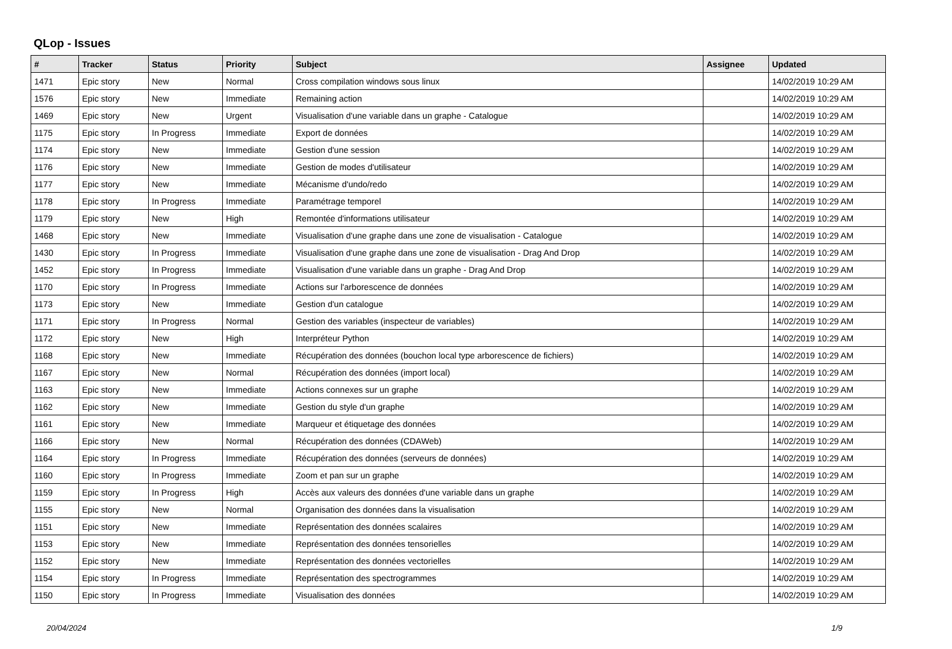QLop - Issues
| # | Tracker | Status | Priority | Subject | Assignee | Updated |
| --- | --- | --- | --- | --- | --- | --- |
| 1471 | Epic story | New | Normal | Cross compilation windows sous linux | | 14/02/2019 10:29 AM |
| 1576 | Epic story | New | Immediate | Remaining action | | 14/02/2019 10:29 AM |
| 1469 | Epic story | New | Urgent | Visualisation d'une variable dans un graphe - Catalogue | | 14/02/2019 10:29 AM |
| 1175 | Epic story | In Progress | Immediate | Export de données | | 14/02/2019 10:29 AM |
| 1174 | Epic story | New | Immediate | Gestion d'une session | | 14/02/2019 10:29 AM |
| 1176 | Epic story | New | Immediate | Gestion de modes d'utilisateur | | 14/02/2019 10:29 AM |
| 1177 | Epic story | New | Immediate | Mécanisme d'undo/redo | | 14/02/2019 10:29 AM |
| 1178 | Epic story | In Progress | Immediate | Paramétrage temporel | | 14/02/2019 10:29 AM |
| 1179 | Epic story | New | High | Remontée d'informations utilisateur | | 14/02/2019 10:29 AM |
| 1468 | Epic story | New | Immediate | Visualisation d'une graphe dans une zone de visualisation - Catalogue | | 14/02/2019 10:29 AM |
| 1430 | Epic story | In Progress | Immediate | Visualisation d'une graphe dans une zone de visualisation - Drag And Drop | | 14/02/2019 10:29 AM |
| 1452 | Epic story | In Progress | Immediate | Visualisation d'une variable dans un graphe - Drag And Drop | | 14/02/2019 10:29 AM |
| 1170 | Epic story | In Progress | Immediate | Actions sur l'arborescence de données | | 14/02/2019 10:29 AM |
| 1173 | Epic story | New | Immediate | Gestion d'un catalogue | | 14/02/2019 10:29 AM |
| 1171 | Epic story | In Progress | Normal | Gestion des variables (inspecteur de variables) | | 14/02/2019 10:29 AM |
| 1172 | Epic story | New | High | Interpréteur Python | | 14/02/2019 10:29 AM |
| 1168 | Epic story | New | Immediate | Récupération des données (bouchon local type arborescence de fichiers) | | 14/02/2019 10:29 AM |
| 1167 | Epic story | New | Normal | Récupération des données (import local) | | 14/02/2019 10:29 AM |
| 1163 | Epic story | New | Immediate | Actions connexes sur un graphe | | 14/02/2019 10:29 AM |
| 1162 | Epic story | New | Immediate | Gestion du style d'un graphe | | 14/02/2019 10:29 AM |
| 1161 | Epic story | New | Immediate | Marqueur et étiquetage des données | | 14/02/2019 10:29 AM |
| 1166 | Epic story | New | Normal | Récupération des données (CDAWeb) | | 14/02/2019 10:29 AM |
| 1164 | Epic story | In Progress | Immediate | Récupération des données (serveurs de données) | | 14/02/2019 10:29 AM |
| 1160 | Epic story | In Progress | Immediate | Zoom et pan sur un graphe | | 14/02/2019 10:29 AM |
| 1159 | Epic story | In Progress | High | Accès aux valeurs des données d'une variable dans un graphe | | 14/02/2019 10:29 AM |
| 1155 | Epic story | New | Normal | Organisation des données dans la visualisation | | 14/02/2019 10:29 AM |
| 1151 | Epic story | New | Immediate | Représentation des données scalaires | | 14/02/2019 10:29 AM |
| 1153 | Epic story | New | Immediate | Représentation des données tensorielles | | 14/02/2019 10:29 AM |
| 1152 | Epic story | New | Immediate | Représentation des données vectorielles | | 14/02/2019 10:29 AM |
| 1154 | Epic story | In Progress | Immediate | Représentation des spectrogrammes | | 14/02/2019 10:29 AM |
| 1150 | Epic story | In Progress | Immediate | Visualisation des données | | 14/02/2019 10:29 AM |
20/04/2024 1/9